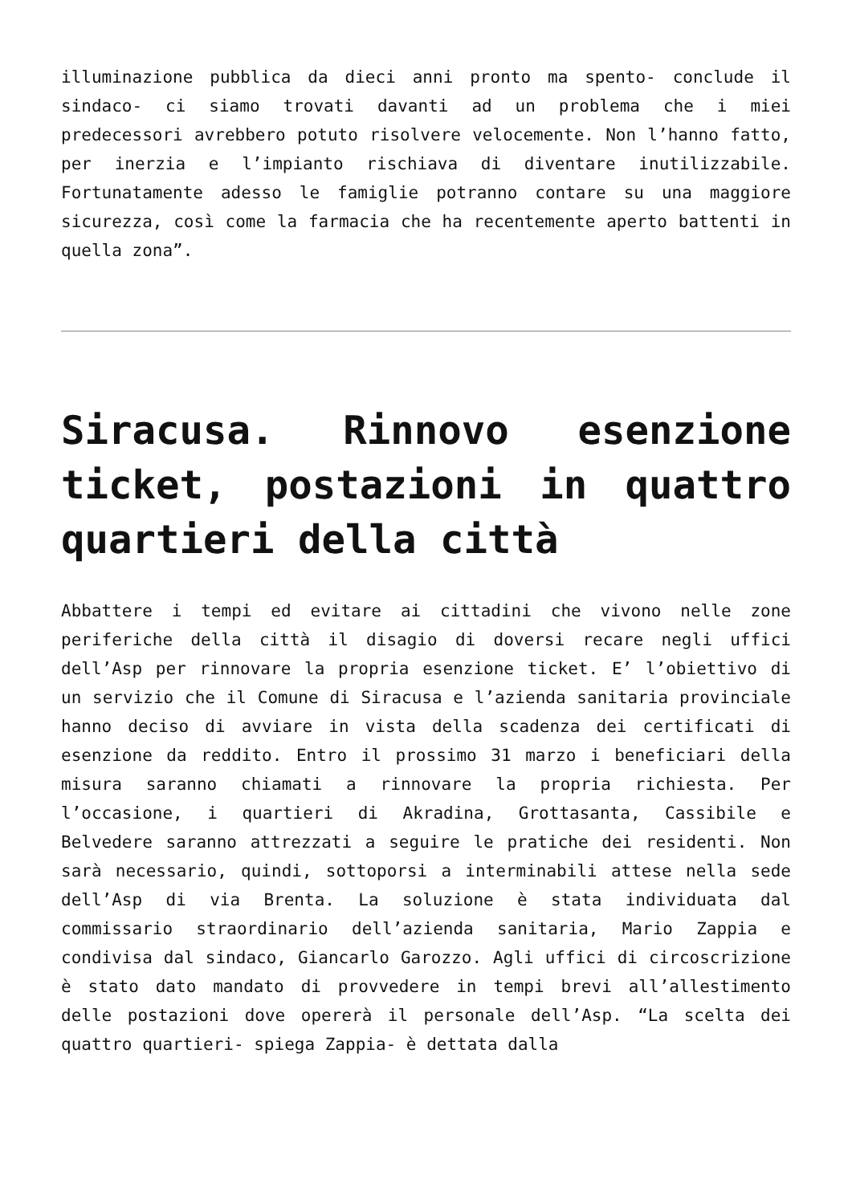illuminazione pubblica da dieci anni pronto ma spento- conclude il sindaco- ci siamo trovati davanti ad un problema che i miei predecessori avrebbero potuto risolvere velocemente. Non l’hanno fatto, per inerzia e l’impianto rischiava di diventare inutilizzabile. Fortunatamente adesso le famiglie potranno contare su una maggiore sicurezza, così come la farmacia che ha recentemente aperto battenti in quella zona”.
Siracusa. Rinnovo esenzione ticket, postazioni in quattro quartieri della città
Abbattere i tempi ed evitare ai cittadini che vivono nelle zone periferiche della città il disagio di doversi recare negli uffici dell’Asp per rinnovare la propria esenzione ticket. E’ l’obiettivo di un servizio che il Comune di Siracusa e l’azienda sanitaria provinciale hanno deciso di avviare in vista della scadenza dei certificati di esenzione da reddito. Entro il prossimo 31 marzo i beneficiari della misura saranno chiamati a rinnovare la propria richiesta. Per l’occasione, i quartieri di Akradina, Grottasanta, Cassibile e Belvedere saranno attrezzati a seguire le pratiche dei residenti. Non sarà necessario, quindi, sottoporsi a interminabili attese nella sede dell’Asp di via Brenta. La soluzione è stata individuata dal commissario straordinario dell’azienda sanitaria, Mario Zappia e condivisa dal sindaco, Giancarlo Garozzo. Agli uffici di circoscrizione è stato dato mandato di provvedere in tempi brevi all’allestimento delle postazioni dove opererà il personale dell’Asp. “La scelta dei quattro quartieri- spiega Zappia- è dettata dalla